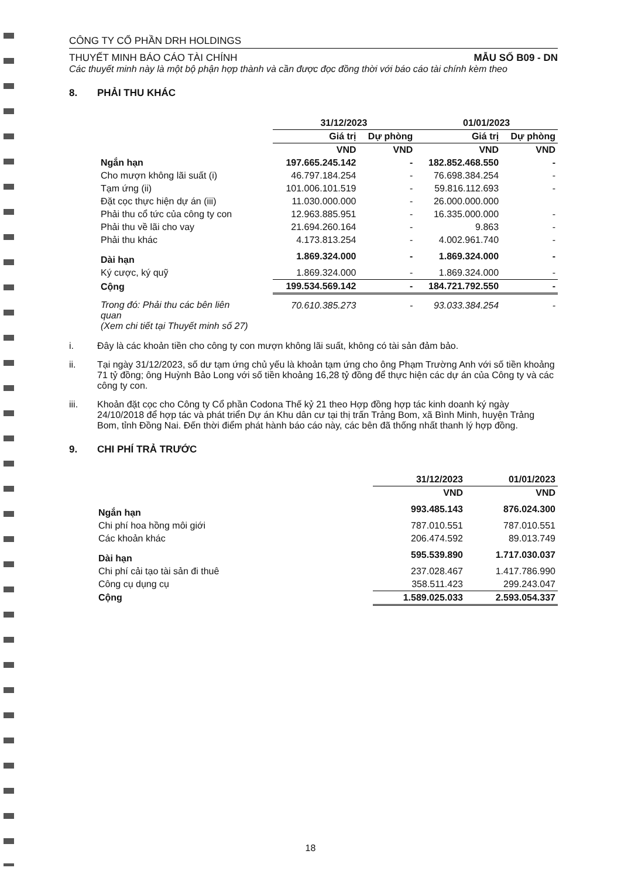CÔNG TY CỔ PHẦN DRH HOLDINGS
THUYẾT MINH BÁO CÁO TÀI CHÍNH MẪU SỐ B09 - DN
Các thuyết minh này là một bộ phận hợp thành và cần được đọc đồng thời với báo cáo tài chính kèm theo
8. PHẢI THU KHÁC
| | 31/12/2023 | | 01/01/2023 | |
| --- | --- | --- | --- | --- |
| | Giá trị | Dự phòng | Giá trị | Dự phòng |
| | VND | VND | VND | VND |
| Ngắn hạn | 197.665.245.142 | - | 182.852.468.550 | - |
| Cho mượn không lãi suất (i) | 46.797.184.254 | - | 76.698.384.254 | - |
| Tạm ứng (ii) | 101.006.101.519 | - | 59.816.112.693 | - |
| Đặt cọc thực hiện dự án (iii) | 11.030.000.000 | - | 26.000.000.000 | |
| Phải thu cổ tức của công ty con | 12.963.885.951 | - | 16.335.000.000 | - |
| Phải thu về lãi cho vay | 21.694.260.164 | - | 9.863 | - |
| Phải thu khác | 4.173.813.254 | - | 4.002.961.740 | - |
| Dài hạn | 1.869.324.000 | - | 1.869.324.000 | - |
| Ký cược, ký quỹ | 1.869.324.000 | - | 1.869.324.000 | - |
| Cộng | 199.534.569.142 | - | 184.721.792.550 | - |
| Trong đó: Phải thu các bên liên quan (Xem chi tiết tại Thuyết minh số 27) | 70.610.385.273 | - | 93.033.384.254 | - |
i. Đây là các khoản tiền cho công ty con mượn không lãi suất, không có tài sản đảm bảo.
ii. Tại ngày 31/12/2023, số dư tạm ứng chủ yếu là khoản tạm ứng cho ông Phạm Trường Anh với số tiền khoảng 71 tỷ đồng; ông Huỳnh Bảo Long với số tiền khoảng 16,28 tỷ đồng để thực hiện các dự án của Công ty và các công ty con.
iii. Khoản đặt cọc cho Công ty Cổ phần Codona Thế kỷ 21 theo Hợp đồng hợp tác kinh doanh ký ngày 24/10/2018 để hợp tác và phát triển Dự án Khu dân cư tại thị trấn Trảng Bom, xã Bình Minh, huyện Trảng Bom, tỉnh Đồng Nai. Đến thời điểm phát hành báo cáo này, các bên đã thống nhất thanh lý hợp đồng.
9. CHI PHÍ TRẢ TRƯỚC
| | 31/12/2023 | 01/01/2023 |
| --- | --- | --- |
| | VND | VND |
| Ngắn hạn | 993.485.143 | 876.024.300 |
| Chi phí hoa hồng môi giới | 787.010.551 | 787.010.551 |
| Các khoản khác | 206.474.592 | 89.013.749 |
| Dài hạn | 595.539.890 | 1.717.030.037 |
| Chi phí cải tạo tài sản đi thuê | 237.028.467 | 1.417.786.990 |
| Công cụ dụng cụ | 358.511.423 | 299.243.047 |
| Cộng | 1.589.025.033 | 2.593.054.337 |
18